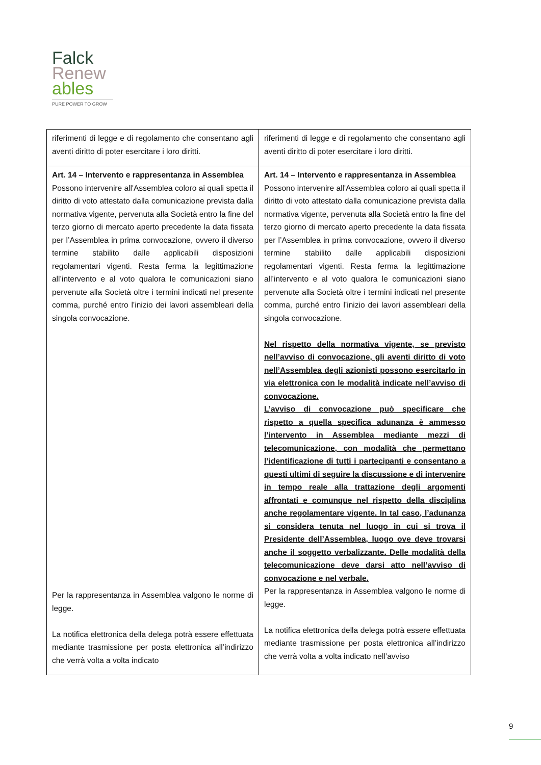Falck
Renew
ables
PURE POWER TO GROW
| riferimenti di legge e di regolamento che consentano agli aventi diritto di poter esercitare i loro diritti. | riferimenti di legge e di regolamento che consentano agli aventi diritto di poter esercitare i loro diritti. |
| Art. 14 – Intervento e rappresentanza in Assemblea Possono intervenire all'Assemblea coloro ai quali spetta il diritto di voto attestato dalla comunicazione prevista dalla normativa vigente, pervenuta alla Società entro la fine del terzo giorno di mercato aperto precedente la data fissata per l’Assemblea in prima convocazione, ovvero il diverso termine stabilito dalle applicabili disposizioni regolamentari vigenti. Resta ferma la legittimazione all’intervento e al voto qualora le comunicazioni siano pervenute alla Società oltre i termini indicati nel presente comma, purché entro l’inizio dei lavori assembleari della singola convocazione. Per la rappresentanza in Assemblea valgono le norme di legge. La notifica elettronica della delega potrà essere effettuata mediante trasmissione per posta elettronica all’indirizzo che verrà volta a volta indicato | Art. 14 – Intervento e rappresentanza in Assemblea Possono intervenire all'Assemblea coloro ai quali spetta il diritto di voto attestato dalla comunicazione prevista dalla normativa vigente, pervenuta alla Società entro la fine del terzo giorno di mercato aperto precedente la data fissata per l’Assemblea in prima convocazione, ovvero il diverso termine stabilito dalle applicabili disposizioni regolamentari vigenti. Resta ferma la legittimazione all’intervento e al voto qualora le comunicazioni siano pervenute alla Società oltre i termini indicati nel presente comma, purché entro l’inizio dei lavori assembleari della singola convocazione. Nel rispetto della normativa vigente, se previsto nell’avviso di convocazione, gli aventi diritto di voto nell’Assemblea degli azionisti possono esercitarlo in via elettronica con le modalità indicate nell’avviso di convocazione. L’avviso di convocazione può specificare che rispetto a quella specifica adunanza è ammesso l’intervento in Assemblea mediante mezzi di telecomunicazione, con modalità che permettano l’identificazione di tutti i partecipanti e consentano a questi ultimi di seguire la discussione e di intervenire in tempo reale alla trattazione degli argomenti affrontati e comunque nel rispetto della disciplina anche regolamentare vigente. In tal caso, l’adunanza si considera tenuta nel luogo in cui si trova il Presidente dell’Assemblea, luogo ove deve trovarsi anche il soggetto verbalizzante. Delle modalità della telecomunicazione deve darsi atto nell’avviso di convocazione e nel verbale. Per la rappresentanza in Assemblea valgono le norme di legge. La notifica elettronica della delega potrà essere effettuata mediante trasmissione per posta elettronica all’indirizzo che verrà volta a volta indicato nell’avviso |
9